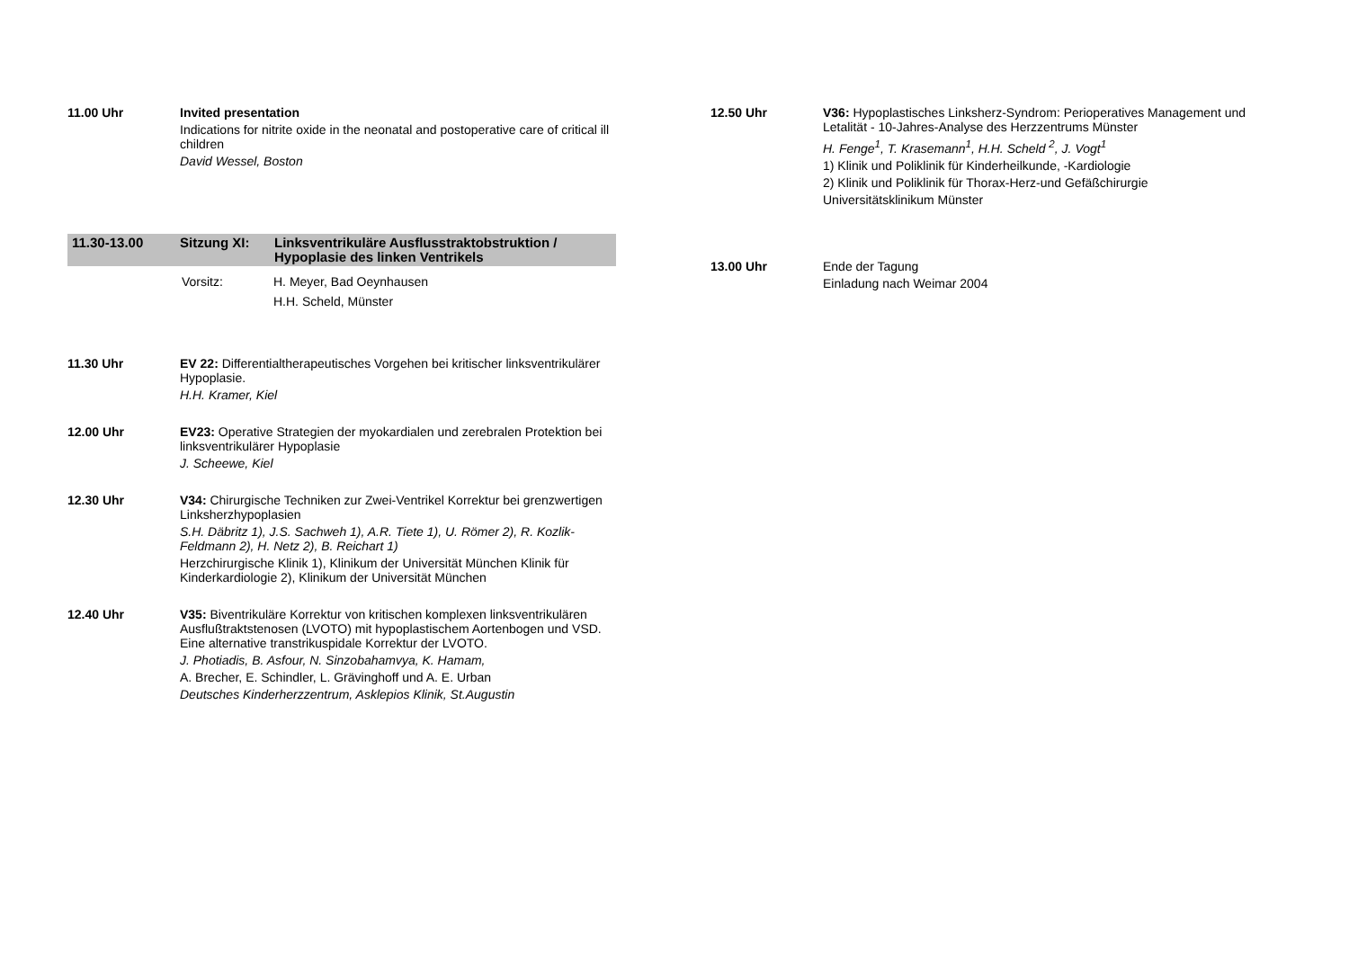11.00 Uhr Invited presentation
Indications for nitrite oxide in the neonatal and postoperative care of critical ill children
David Wessel, Boston
11.30-13.00 Sitzung XI: Linksventrikuläre Ausflusstraktobstruktion /
Hypoplasie des linken Ventrikels
Vorsitz: H. Meyer, Bad Oeynhausen
H.H. Scheld, Münster
11.30 Uhr EV 22: Differentialtherapeutisches Vorgehen bei kritischer linksventrikulärer Hypoplasie.
H.H. Kramer, Kiel
12.00 Uhr EV23: Operative Strategien der myokardialen und zerebralen Protektion bei linksventrikulärer Hypoplasie
J. Scheewe, Kiel
12.30 Uhr V34: Chirurgische Techniken zur Zwei-Ventrikel Korrektur bei grenzwertigen Linksherzhypoplasien
S.H. Däbritz 1), J.S. Sachweh 1), A.R. Tiete 1), U. Römer 2), R. Kozlik-Feldmann 2), H. Netz 2), B. Reichart 1)
Herzchirurgische Klinik 1), Klinikum der Universität München Klinik für Kinderkardiologie 2), Klinikum der Universität München
12.40 Uhr V35: Biventrikuläre Korrektur von kritischen komplexen linksventrikulären Ausflußtraktstenosen (LVOTO) mit hypoplastischem Aortenbogen und VSD. Eine alternative transtrikuspidale Korrektur der LVOTO.
J. Photiadis, B. Asfour, N. Sinzobahamvya, K. Hamam,
A. Brecher, E. Schindler, L. Grävinghoff und A. E. Urban
Deutsches Kinderherzzentrum, Asklepios Klinik, St.Augustin
12.50 Uhr V36: Hypoplastisches Linksherz-Syndrom: Perioperatives Management und Letalität - 10-Jahres-Analyse des Herzzentrums Münster
H. Fenge<sup>1</sup>, T. Krasemann<sup>1</sup>, H.H. Scheld <sup>2</sup>, J. Vogt<sup>1</sup>
1) Klinik und Poliklinik für Kinderheilkunde, -Kardiologie
2) Klinik und Poliklinik für Thorax-Herz-und Gefäßchirurgie
Universitätsklinikum Münster
13.00 Uhr Ende der Tagung
Einladung nach Weimar 2004